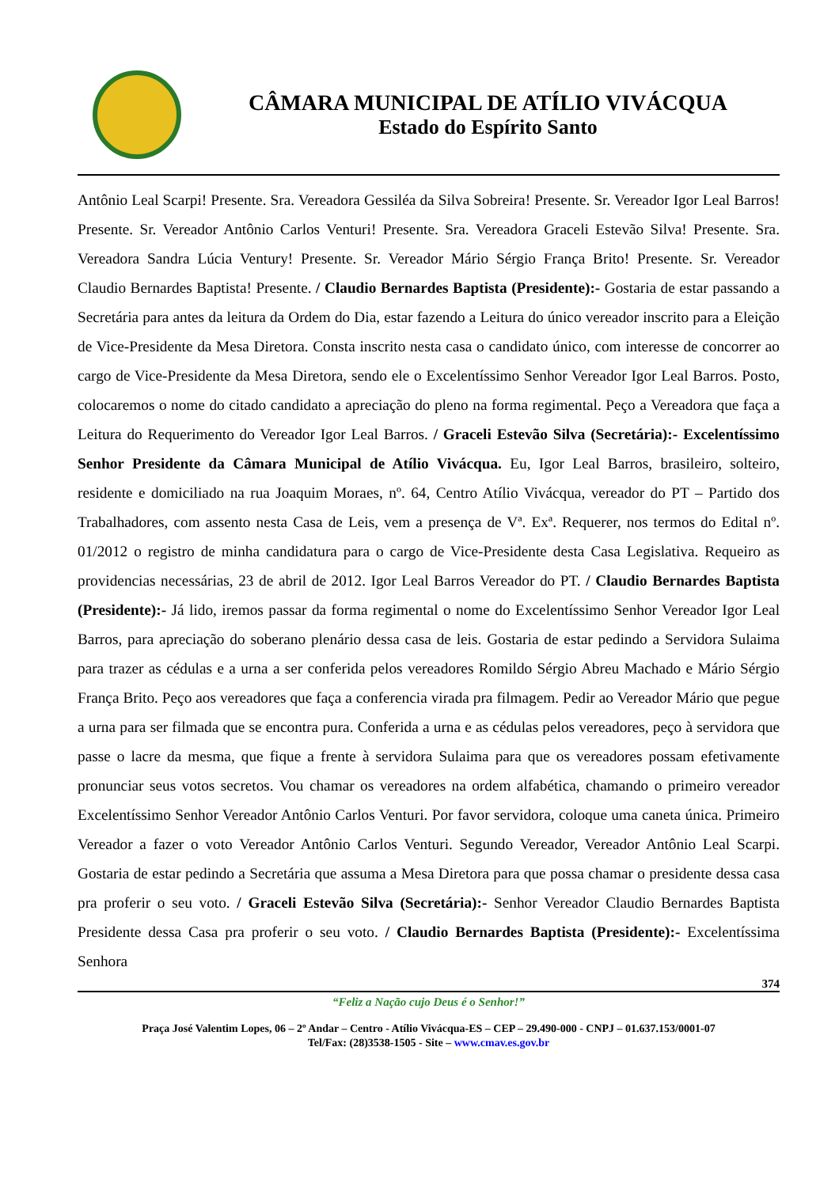CÂMARA MUNICIPAL DE ATÍLIO VIVÁCQUA
Estado do Espírito Santo
Antônio Leal Scarpi! Presente. Sra. Vereadora Gessiléa da Silva Sobreira! Presente. Sr. Vereador Igor Leal Barros! Presente. Sr. Vereador Antônio Carlos Venturi! Presente. Sra. Vereadora Graceli Estevão Silva! Presente. Sra. Vereadora Sandra Lúcia Ventury! Presente. Sr. Vereador Mário Sérgio França Brito! Presente. Sr. Vereador Claudio Bernardes Baptista! Presente. / Claudio Bernardes Baptista (Presidente):- Gostaria de estar passando a Secretária para antes da leitura da Ordem do Dia, estar fazendo a Leitura do único vereador inscrito para a Eleição de Vice-Presidente da Mesa Diretora. Consta inscrito nesta casa o candidato único, com interesse de concorrer ao cargo de Vice-Presidente da Mesa Diretora, sendo ele o Excelentíssimo Senhor Vereador Igor Leal Barros. Posto, colocaremos o nome do citado candidato a apreciação do pleno na forma regimental. Peço a Vereadora que faça a Leitura do Requerimento do Vereador Igor Leal Barros. / Graceli Estevão Silva (Secretária):- Excelentíssimo Senhor Presidente da Câmara Municipal de Atílio Vivácqua. Eu, Igor Leal Barros, brasileiro, solteiro, residente e domiciliado na rua Joaquim Moraes, nº. 64, Centro Atílio Vivácqua, vereador do PT – Partido dos Trabalhadores, com assento nesta Casa de Leis, vem a presença de Vª. Exª. Requerer, nos termos do Edital nº. 01/2012 o registro de minha candidatura para o cargo de Vice-Presidente desta Casa Legislativa. Requeiro as providencias necessárias, 23 de abril de 2012. Igor Leal Barros Vereador do PT. / Claudio Bernardes Baptista (Presidente):- Já lido, iremos passar da forma regimental o nome do Excelentíssimo Senhor Vereador Igor Leal Barros, para apreciação do soberano plenário dessa casa de leis. Gostaria de estar pedindo a Servidora Sulaima para trazer as cédulas e a urna a ser conferida pelos vereadores Romildo Sérgio Abreu Machado e Mário Sérgio França Brito. Peço aos vereadores que faça a conferencia virada pra filmagem. Pedir ao Vereador Mário que pegue a urna para ser filmada que se encontra pura. Conferida a urna e as cédulas pelos vereadores, peço à servidora que passe o lacre da mesma, que fique a frente à servidora Sulaima para que os vereadores possam efetivamente pronunciar seus votos secretos. Vou chamar os vereadores na ordem alfabética, chamando o primeiro vereador Excelentíssimo Senhor Vereador Antônio Carlos Venturi. Por favor servidora, coloque uma caneta única. Primeiro Vereador a fazer o voto Vereador Antônio Carlos Venturi. Segundo Vereador, Vereador Antônio Leal Scarpi. Gostaria de estar pedindo a Secretária que assuma a Mesa Diretora para que possa chamar o presidente dessa casa pra proferir o seu voto. / Graceli Estevão Silva (Secretária):- Senhor Vereador Claudio Bernardes Baptista Presidente dessa Casa pra proferir o seu voto. / Claudio Bernardes Baptista (Presidente):- Excelentíssima Senhora
374
“Feliz a Nação cujo Deus é o Senhor!”
Praça José Valentim Lopes, 06 – 2º Andar – Centro - Atílio Vivácqua-ES – CEP – 29.490-000 - CNPJ – 01.637.153/0001-07
Tel/Fax: (28)3538-1505 - Site – www.cmav.es.gov.br